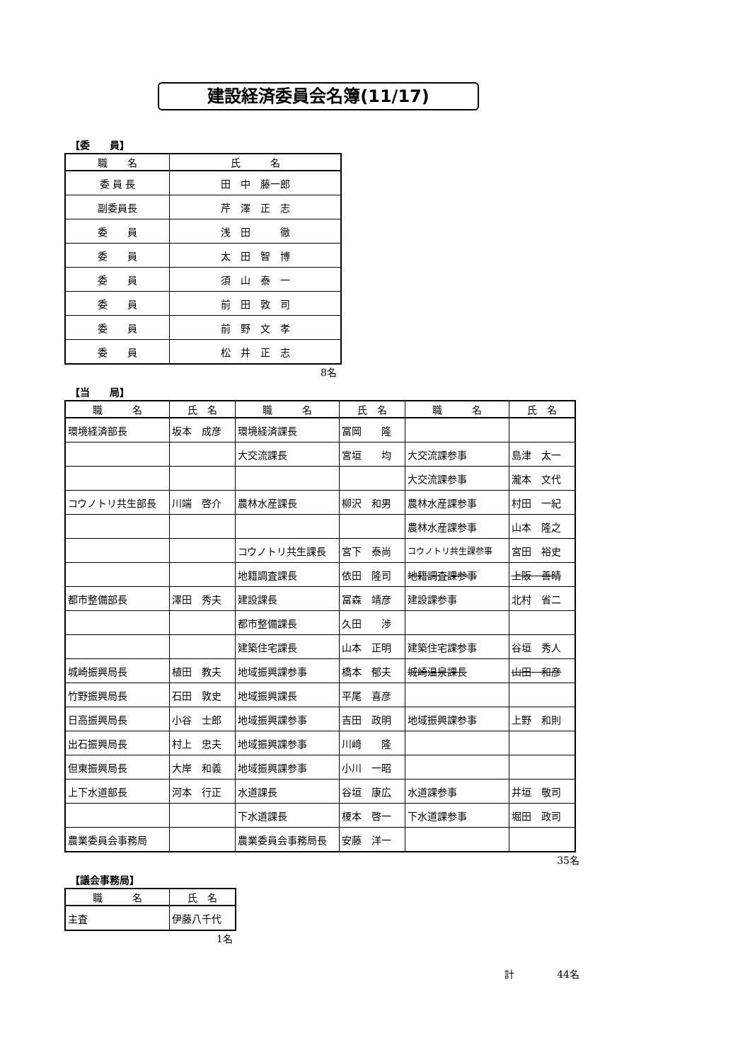建設経済委員会名簿(11/17)
【委　　員】
| 職 名 | 氏 名 |
| --- | --- |
| 委 員 長 | 田 中 藤一郎 |
| 副委員長 | 芹 澤 正 志 |
| 委 員 | 浅 田 徹 |
| 委 員 | 太 田 智 博 |
| 委 員 | 須 山 泰 一 |
| 委 員 | 前 田 敦 司 |
| 委 員 | 前 野 文 孝 |
| 委 員 | 松 井 正 志 |
8名
【当　　局】
| 職 名 | 氏 名 | 職 名 | 氏 名 | 職 名 | 氏 名 |
| --- | --- | --- | --- | --- | --- |
| 環境経済部長 | 坂本 成彦 | 環境経済課長 | 冨岡 隆 | | |
| | | 大交流課長 | 宮垣 均 | 大交流課参事 | 島津 太一 |
| | | | | 大交流課参事 | 瀧本 文代 |
| コウノトリ共生部長 | 川端 啓介 | 農林水産課長 | 柳沢 和男 | 農林水産課参事 | 村田 一紀 |
| | | | | 農林水産課参事 | 山本 隆之 |
| | | コウノトリ共生課長 | 宮下 泰尚 | コウノトリ共生課参事 | 宮田 裕史 |
| | | 地籍調査課長 | 依田 隆司 | 地籍調査課参事 | 上阪 善晴 |
| 都市整備部長 | 澤田 秀夫 | 建設課長 | 冨森 靖彦 | 建設課参事 | 北村 省二 |
| | | 都市整備課長 | 久田 渉 | | |
| | | 建築住宅課長 | 山本 正明 | 建築住宅課参事 | 谷垣 秀人 |
| 城崎振興局長 | 植田 教夫 | 地域振興課参事 | 橋本 郁夫 | 城崎温泉課長 | 山田 和彦 |
| 竹野振興局長 | 石田 敦史 | 地域振興課長 | 平尾 喜彦 | | |
| 日高振興局長 | 小谷 士郎 | 地域振興課参事 | 吉田 政明 | 地域振興課参事 | 上野 和則 |
| 出石振興局長 | 村上 忠夫 | 地域振興課参事 | 川﨑 隆 | | |
| 但東振興局長 | 大岸 和義 | 地域振興課参事 | 小川 一昭 | | |
| 上下水道部長 | 河本 行正 | 水道課長 | 谷垣 康広 | 水道課参事 | 井垣 敬司 |
| | | 下水道課長 | 榎本 啓一 | 下水道課参事 | 堀田 政司 |
| 農業委員会事務局 | | 農業委員会事務局長 | 安藤 洋一 | | |
35名
【議会事務局】
| 職 名 | 氏 名 |
| --- | --- |
| 主査 | 伊藤八千代 |
1名
計 44名